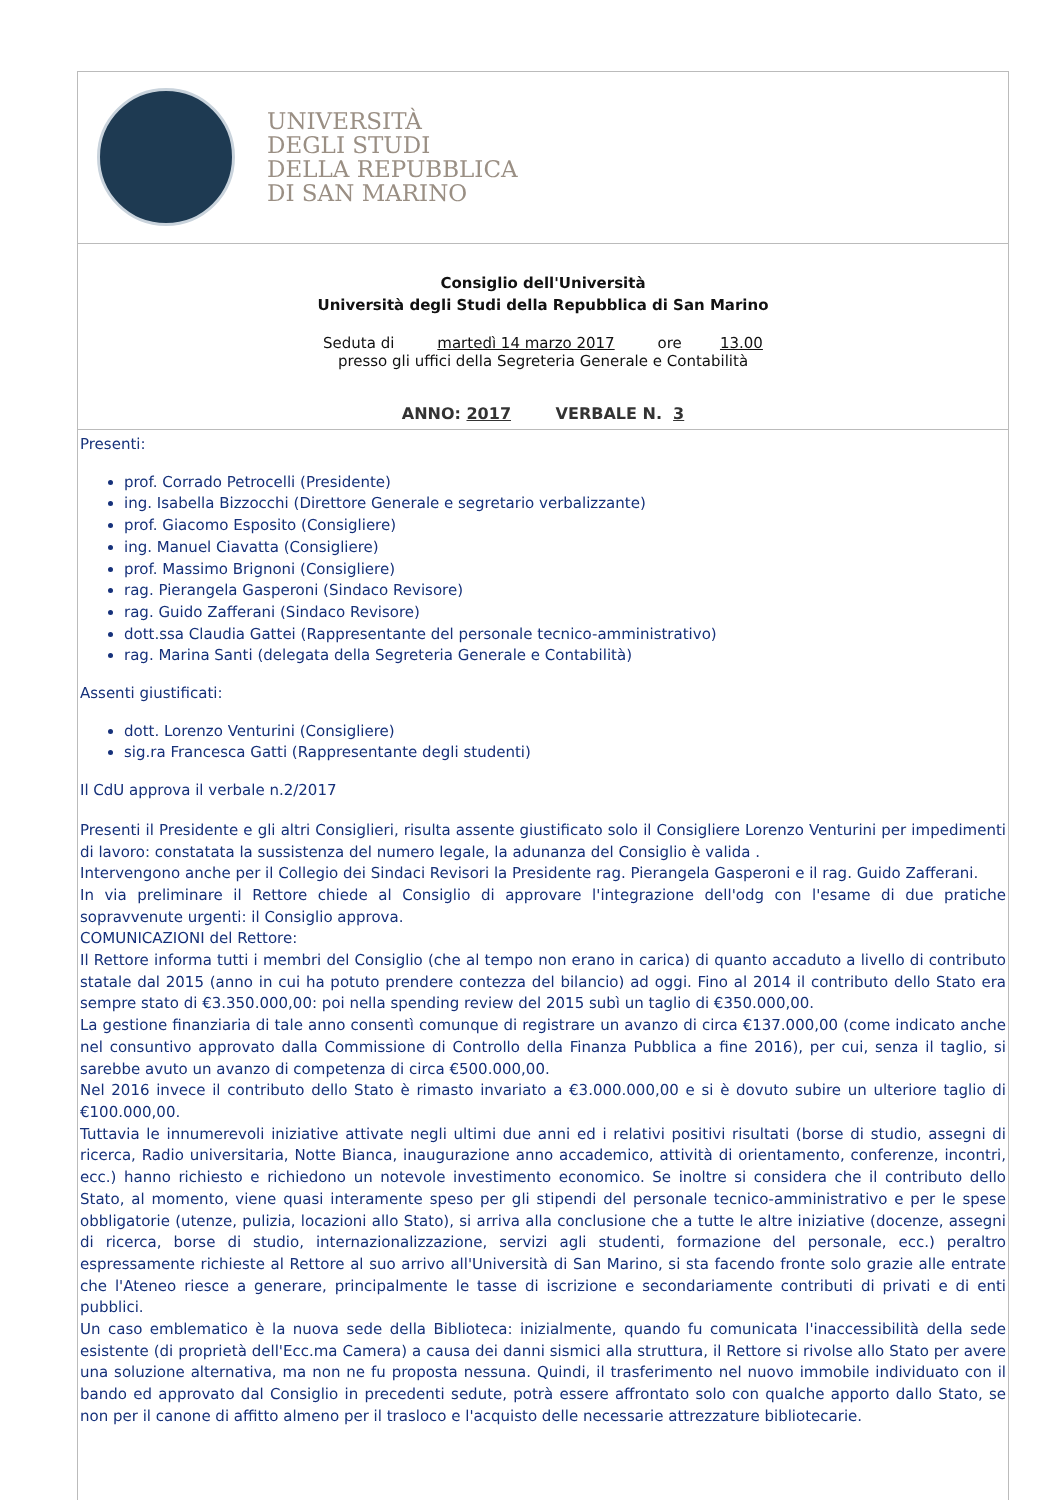UNIVERSITÀ
DEGLI STUDI
DELLA REPUBBLICA
DI SAN MARINO
Consiglio dell'Università
Università degli Studi della Repubblica di San Marino
Seduta di martedì 14 marzo 2017 ore 13.00
presso gli uffici della Segreteria Generale e Contabilità
ANNO: 2017 VERBALE N. 3
Presenti:
prof. Corrado Petrocelli (Presidente)
ing. Isabella Bizzocchi (Direttore Generale e segretario verbalizzante)
prof. Giacomo Esposito (Consigliere)
ing. Manuel Ciavatta (Consigliere)
prof. Massimo Brignoni (Consigliere)
rag. Pierangela Gasperoni (Sindaco Revisore)
rag. Guido Zafferani (Sindaco Revisore)
dott.ssa Claudia Gattei (Rappresentante del personale tecnico-amministrativo)
rag. Marina Santi (delegata della Segreteria Generale e Contabilità)
Assenti giustificati:
dott. Lorenzo Venturini (Consigliere)
sig.ra Francesca Gatti (Rappresentante degli studenti)
Il CdU approva il verbale n.2/2017
Presenti il Presidente e gli altri Consiglieri, risulta assente giustificato solo il Consigliere Lorenzo Venturini per impedimenti di lavoro: constatata la sussistenza del numero legale, la adunanza del Consiglio è valida .
Intervengono anche per il Collegio dei Sindaci Revisori la Presidente rag. Pierangela Gasperoni e il rag. Guido Zafferani.
In via preliminare il Rettore chiede al Consiglio di approvare l'integrazione dell'odg con l'esame di due pratiche sopravvenute urgenti: il Consiglio approva.
COMUNICAZIONI del Rettore:
Il Rettore informa tutti i membri del Consiglio (che al tempo non erano in carica) di quanto accaduto a livello di contributo statale dal 2015 (anno in cui ha potuto prendere contezza del bilancio) ad oggi. Fino al 2014 il contributo dello Stato era sempre stato di €3.350.000,00: poi nella spending review del 2015 subì un taglio di €350.000,00.
La gestione finanziaria di tale anno consentì comunque di registrare un avanzo di circa €137.000,00 (come indicato anche nel consuntivo approvato dalla Commissione di Controllo della Finanza Pubblica a fine 2016), per cui, senza il taglio, si sarebbe avuto un avanzo di competenza di circa €500.000,00.
Nel 2016 invece il contributo dello Stato è rimasto invariato a €3.000.000,00 e si è dovuto subire un ulteriore taglio di €100.000,00.
Tuttavia le innumerevoli iniziative attivate negli ultimi due anni ed i relativi positivi risultati (borse di studio, assegni di ricerca, Radio universitaria, Notte Bianca, inaugurazione anno accademico, attività di orientamento, conferenze, incontri, ecc.) hanno richiesto e richiedono un notevole investimento economico. Se inoltre si considera che il contributo dello Stato, al momento, viene quasi interamente speso per gli stipendi del personale tecnico-amministrativo e per le spese obbligatorie (utenze, pulizia, locazioni allo Stato), si arriva alla conclusione che a tutte le altre iniziative (docenze, assegni di ricerca, borse di studio, internazionalizzazione, servizi agli studenti, formazione del personale, ecc.) peraltro espressamente richieste al Rettore al suo arrivo all'Università di San Marino, si sta facendo fronte solo grazie alle entrate che l'Ateneo riesce a generare, principalmente le tasse di iscrizione e secondariamente contributi di privati e di enti pubblici.
Un caso emblematico è la nuova sede della Biblioteca: inizialmente, quando fu comunicata l'inaccessibilità della sede esistente (di proprietà dell'Ecc.ma Camera) a causa dei danni sismici alla struttura, il Rettore si rivolse allo Stato per avere una soluzione alternativa, ma non ne fu proposta nessuna. Quindi, il trasferimento nel nuovo immobile individuato con il bando ed approvato dal Consiglio in precedenti sedute, potrà essere affrontato solo con qualche apporto dallo Stato, se non per il canone di affitto almeno per il trasloco e l'acquisto delle necessarie attrezzature bibliotecarie.